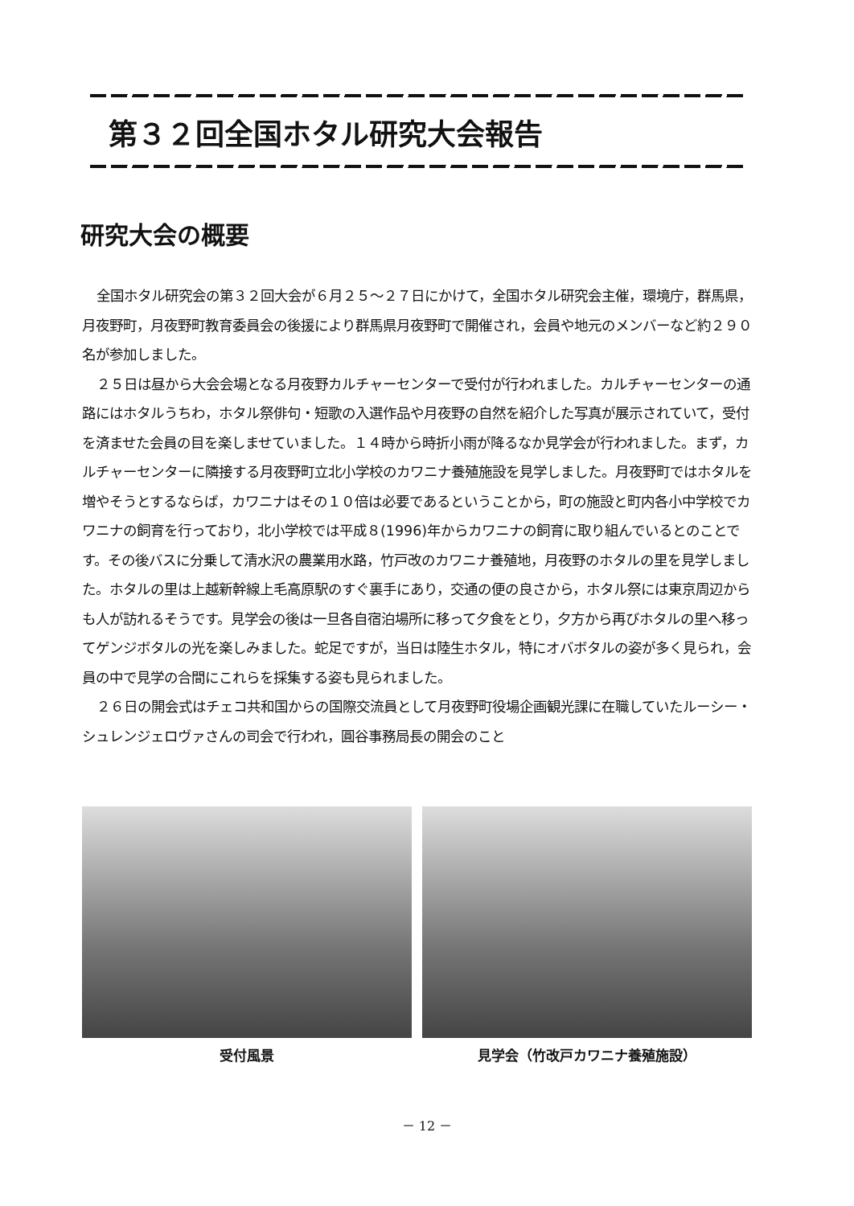第３２回全国ホタル研究大会報告
研究大会の概要
全国ホタル研究会の第３２回大会が６月２５～２７日にかけて，全国ホタル研究会主催，環境庁，群馬県，月夜野町，月夜野町教育委員会の後援により群馬県月夜野町で開催され，会員や地元のメンバーなど約２９０名が参加しました。
２５日は昼から大会会場となる月夜野カルチャーセンターで受付が行われました。カルチャーセンターの通路にはホタルうちわ，ホタル祭俳句・短歌の入選作品や月夜野の自然を紹介した写真が展示されていて，受付を済ませた会員の目を楽しませていました。１４時から時折小雨が降るなか見学会が行われました。まず，カルチャーセンターに隣接する月夜野町立北小学校のカワニナ養殖施設を見学しました。月夜野町ではホタルを増やそうとするならば，カワニナはその１０倍は必要であるということから，町の施設と町内各小中学校でカワニナの飼育を行っており，北小学校では平成８(1996)年からカワニナの飼育に取り組んでいるとのことです。その後バスに分乗して清水沢の農業用水路，竹戸改のカワニナ養殖地，月夜野のホタルの里を見学しました。ホタルの里は上越新幹線上毛高原駅のすぐ裏手にあり，交通の便の良さから，ホタル祭には東京周辺からも人が訪れるそうです。見学会の後は一旦各自宿泊場所に移って夕食をとり，夕方から再びホタルの里へ移ってゲンジボタルの光を楽しみました。蛇足ですが，当日は陸生ホタル，特にオバボタルの姿が多く見られ，会員の中で見学の合間にこれらを採集する姿も見られました。
２６日の開会式はチェコ共和国からの国際交流員として月夜野町役場企画観光課に在職していたルーシー・シュレンジェロヴァさんの司会で行われ，圓谷事務局長の開会のこと
受付風景 見学会（竹改戸カワニナ養殖施設）
－ 12 －